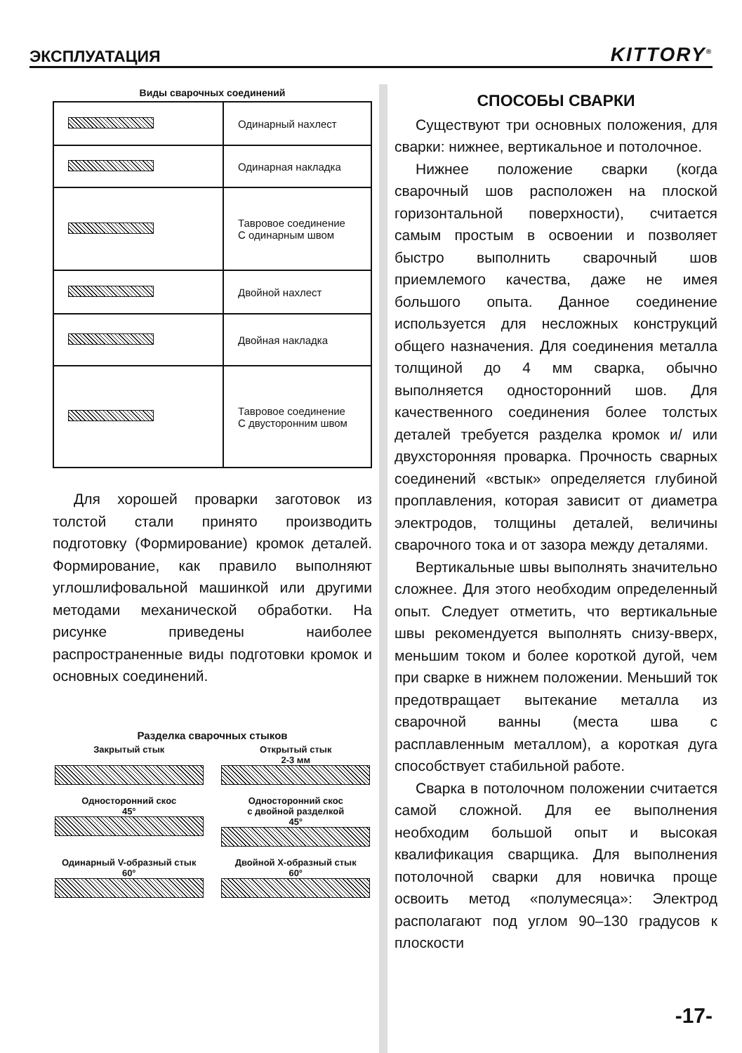ЭКСПЛУАТАЦИЯ
KITTORY<sup>®</sup>
Виды сварочных соединений
| | Одинарный нахлест |
| | Одинарная накладка |
| | Тавровое соединение С одинарным швом |
| | Двойной нахлест |
| | Двойная накладка |
| | Тавровое соединение С двусторонним швом |
Для хорошей проварки заготовок из толстой стали принято производить подготовку (Формирование) кромок деталей. Формирование, как правило выполняют углошлифовальной машинкой или другими методами механической обработки. На рисунке приведены наиболее распространенные виды подготовки кромок и основных соединений.
Разделка сварочных стыков
Закрытый стык
Открытый стык
2-3 мм
Односторонний скос
45°
Односторонний скос
с двойной разделкой
45°
Одинарный V-образный стык
60°
Двойной X-образный стык
60°
СПОСОБЫ СВАРКИ
Существуют три основных положения, для сварки: нижнее, вертикальное и потолочное.
Нижнее положение сварки (когда сварочный шов расположен на плоской горизонтальной поверхности), считается самым простым в освоении и позволяет быстро выполнить сварочный шов приемлемого качества, даже не имея большого опыта. Данное соединение используется для несложных конструкций общего назначения. Для соединения металла толщиной до 4 мм сварка, обычно выполняется односторонний шов. Для качественного соединения более толстых деталей требуется разделка кромок и/ или двухсторонняя проварка. Прочность сварных соединений «встык» определяется глубиной проплавления, которая зависит от диаметра электродов, толщины деталей, величины сварочного тока и от зазора между деталями.
Вертикальные швы выполнять значительно сложнее. Для этого необходим определенный опыт. Следует отметить, что вертикальные швы рекомендуется выполнять снизу-вверх, меньшим током и более короткой дугой, чем при сварке в нижнем положении. Меньший ток предотвращает вытекание металла из сварочной ванны (места шва с расплавленным металлом), а короткая дуга способствует стабильной работе.
Сварка в потолочном положении считается самой сложной. Для ее выполнения необходим большой опыт и высокая квалификация сварщика. Для выполнения потолочной сварки для новичка проще освоить метод «полумесяца»: Электрод располагают под углом 90–130 градусов к плоскости
-17-